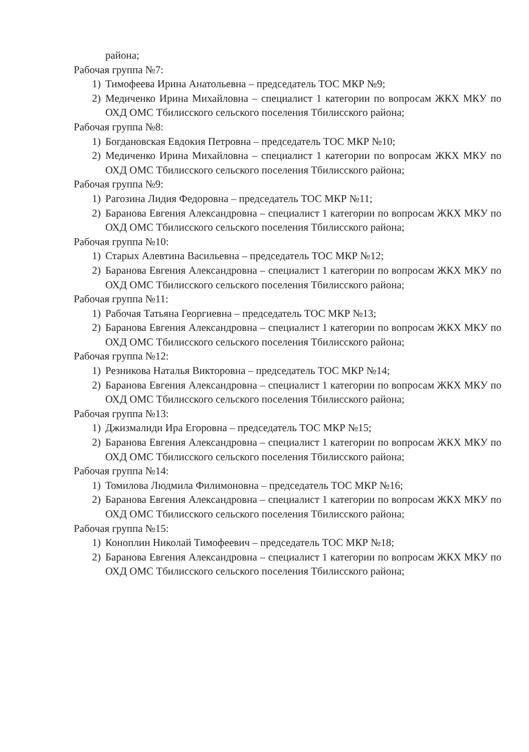района;
Рабочая группа №7:
1) Тимофеева Ирина Анатольевна – председатель ТОС МКР №9;
2) Медиченко Ирина Михайловна – специалист 1 категории по вопросам ЖКХ МКУ по ОХД ОМС Тбилисского сельского поселения Тбилисского района;
Рабочая группа №8:
1) Богдановская Евдокия Петровна – председатель ТОС МКР №10;
2) Медиченко Ирина Михайловна – специалист 1 категории по вопросам ЖКХ МКУ по ОХД ОМС Тбилисского сельского поселения Тбилисского района;
Рабочая группа №9:
1) Рагозина Лидия Федоровна – председатель ТОС МКР №11;
2) Баранова Евгения Александровна – специалист 1 категории по вопросам ЖКХ МКУ по ОХД ОМС Тбилисского сельского поселения Тбилисского района;
Рабочая группа №10:
1) Старых Алевтина Васильевна – председатель ТОС МКР №12;
2) Баранова Евгения Александровна – специалист 1 категории по вопросам ЖКХ МКУ по ОХД ОМС Тбилисского сельского поселения Тбилисского района;
Рабочая группа №11:
1) Рабочая Татьяна Георгиевна – председатель ТОС МКР №13;
2) Баранова Евгения Александровна – специалист 1 категории по вопросам ЖКХ МКУ по ОХД ОМС Тбилисского сельского поселения Тбилисского района;
Рабочая группа №12:
1) Резникова Наталья Викторовна – председатель ТОС МКР №14;
2) Баранова Евгения Александровна – специалист 1 категории по вопросам ЖКХ МКУ по ОХД ОМС Тбилисского сельского поселения Тбилисского района;
Рабочая группа №13:
1) Джизмалиди Ира Егоровна – председатель ТОС МКР №15;
2) Баранова Евгения Александровна – специалист 1 категории по вопросам ЖКХ МКУ по ОХД ОМС Тбилисского сельского поселения Тбилисского района;
Рабочая группа №14:
1) Томилова Людмила Филимоновна – председатель ТОС МКР №16;
2) Баранова Евгения Александровна – специалист 1 категории по вопросам ЖКХ МКУ по ОХД ОМС Тбилисского сельского поселения Тбилисского района;
Рабочая группа №15:
1) Коноплин Николай Тимофеевич – председатель ТОС МКР №18;
2) Баранова Евгения Александровна – специалист 1 категории по вопросам ЖКХ МКУ по ОХД ОМС Тбилисского сельского поселения Тбилисского района;